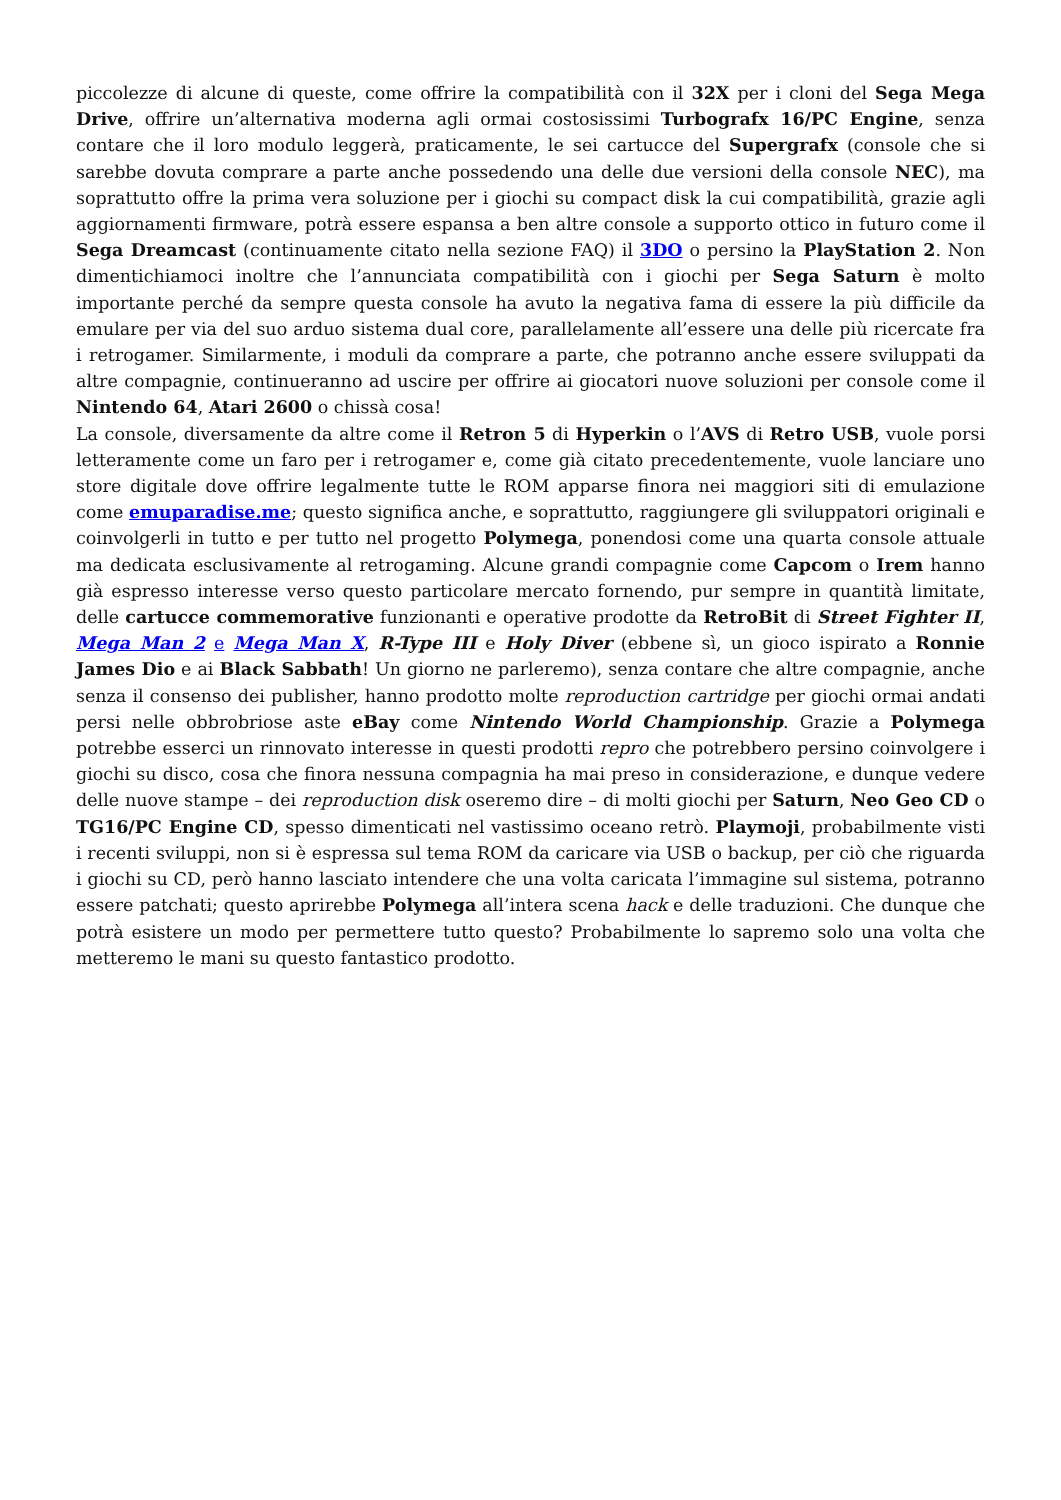piccolezze di alcune di queste, come offrire la compatibilità con il 32X per i cloni del Sega Mega Drive, offrire un’alternativa moderna agli ormai costosissimi Turbografx 16/PC Engine, senza contare che il loro modulo leggerà, praticamente, le sei cartucce del Supergrafx (console che si sarebbe dovuta comprare a parte anche possedendo una delle due versioni della console NEC), ma soprattutto offre la prima vera soluzione per i giochi su compact disk la cui compatibilità, grazie agli aggiornamenti firmware, potrà essere espansa a ben altre console a supporto ottico in futuro come il Sega Dreamcast (continuamente citato nella sezione FAQ) il 3DO o persino la PlayStation 2. Non dimentichiamoci inoltre che l’annunciata compatibilità con i giochi per Sega Saturn è molto importante perché da sempre questa console ha avuto la negativa fama di essere la più difficile da emulare per via del suo arduo sistema dual core, parallelamente all’essere una delle più ricercate fra i retrogamer. Similarmente, i moduli da comprare a parte, che potranno anche essere sviluppati da altre compagnie, continueranno ad uscire per offrire ai giocatori nuove soluzioni per console come il Nintendo 64, Atari 2600 o chissà cosa!
La console, diversamente da altre come il Retron 5 di Hyperkin o l’AVS di Retro USB, vuole porsi letteramente come un faro per i retrogamer e, come già citato precedentemente, vuole lanciare uno store digitale dove offrire legalmente tutte le ROM apparse finora nei maggiori siti di emulazione come emuparadise.me; questo significa anche, e soprattutto, raggiungere gli sviluppatori originali e coinvolgerli in tutto e per tutto nel progetto Polymega, ponendosi come una quarta console attuale ma dedicata esclusivamente al retrogaming. Alcune grandi compagnie come Capcom o Irem hanno già espresso interesse verso questo particolare mercato fornendo, pur sempre in quantità limitate, delle cartucce commemorative funzionanti e operative prodotte da RetroBit di Street Fighter II, Mega Man 2 e Mega Man X, R-Type III e Holy Diver (ebbene sì, un gioco ispirato a Ronnie James Dio e ai Black Sabbath! Un giorno ne parleremo), senza contare che altre compagnie, anche senza il consenso dei publisher, hanno prodotto molte reproduction cartridge per giochi ormai andati persi nelle obbrobriose aste eBay come Nintendo World Championship. Grazie a Polymega potrebbe esserci un rinnovato interesse in questi prodotti repro che potrebbero persino coinvolgere i giochi su disco, cosa che finora nessuna compagnia ha mai preso in considerazione, e dunque vedere delle nuove stampe – dei reproduction disk oseremo dire – di molti giochi per Saturn, Neo Geo CD o TG16/PC Engine CD, spesso dimenticati nel vastissimo oceano retrò. Playmoji, probabilmente visti i recenti sviluppi, non si è espressa sul tema ROM da caricare via USB o backup, per ciò che riguarda i giochi su CD, però hanno lasciato intendere che una volta caricata l’immagine sul sistema, potranno essere patchati; questo aprirebbe Polymega all’intera scena hack e delle traduzioni. Che dunque che potrà esistere un modo per permettere tutto questo? Probabilmente lo sapremo solo una volta che metteremo le mani su questo fantastico prodotto.